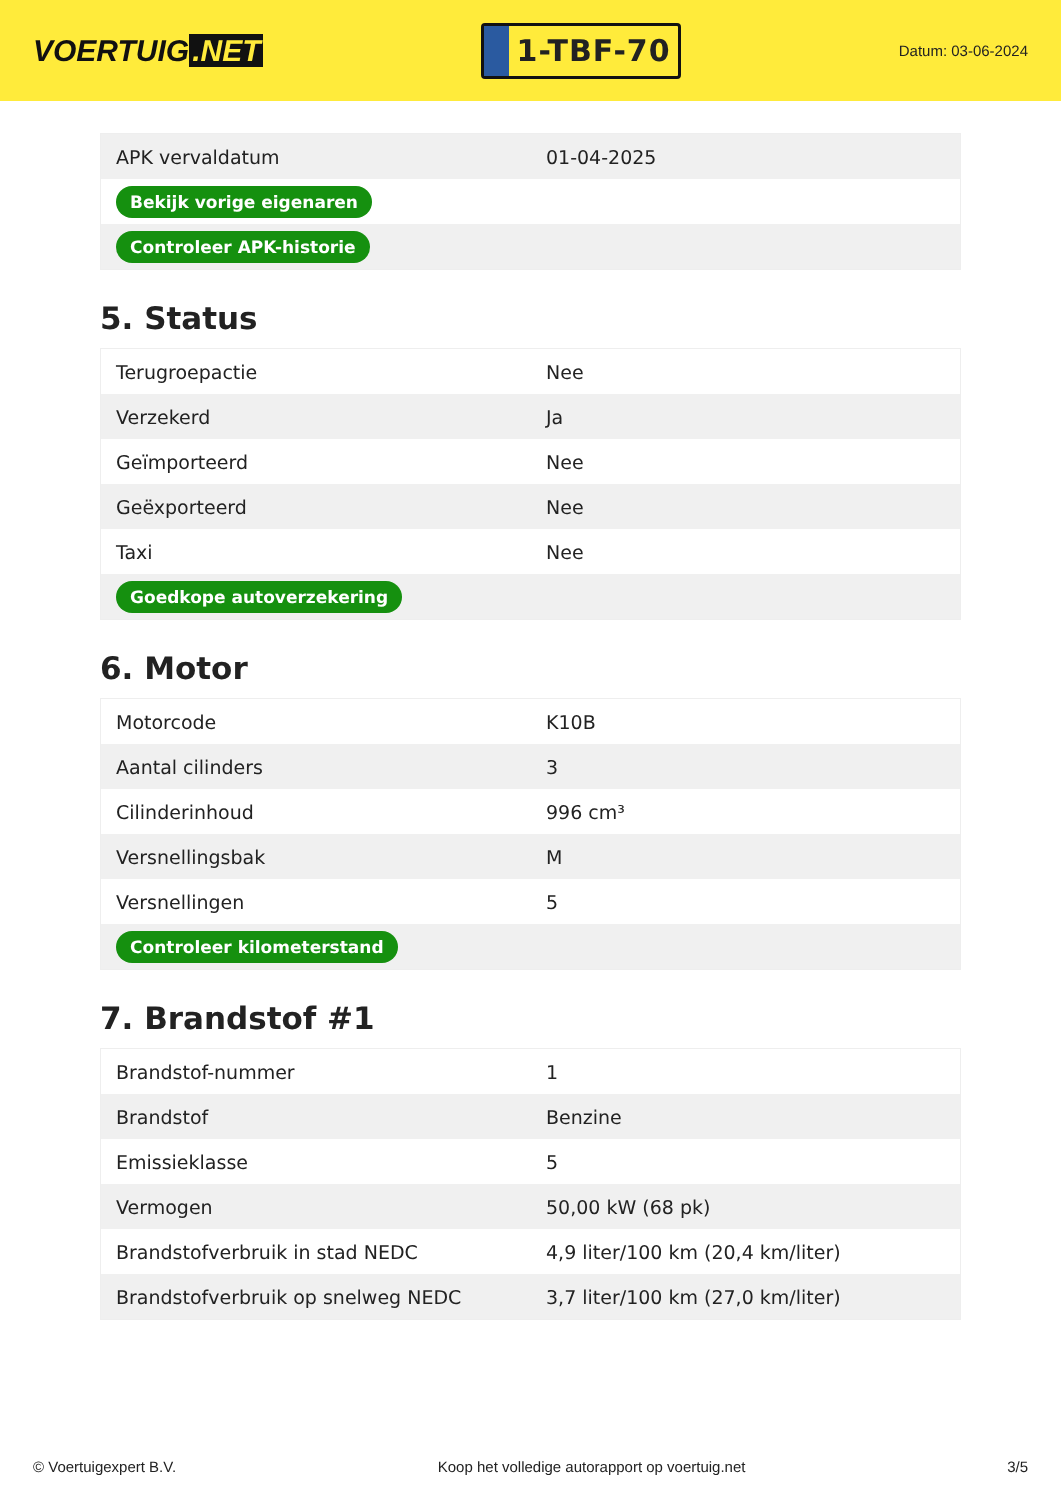VOERTUIG.NET
1-TBF-70
Datum: 03-06-2024
| APK vervaldatum | 01-04-2025 |
| Bekijk vorige eigenaren | |
| Controleer APK-historie | |
5. Status
| Terugroepactie | Nee |
| Verzekerd | Ja |
| Geïmporteerd | Nee |
| Geëxporteerd | Nee |
| Taxi | Nee |
| Goedkope autoverzekering | |
6. Motor
| Motorcode | K10B |
| Aantal cilinders | 3 |
| Cilinderinhoud | 996 cm³ |
| Versnellingsbak | M |
| Versnellingen | 5 |
| Controleer kilometerstand | |
7. Brandstof #1
| Brandstof-nummer | 1 |
| Brandstof | Benzine |
| Emissieklasse | 5 |
| Vermogen | 50,00 kW (68 pk) |
| Brandstofverbruik in stad NEDC | 4,9 liter/100 km (20,4 km/liter) |
| Brandstofverbruik op snelweg NEDC | 3,7 liter/100 km (27,0 km/liter) |
© Voertuigexpert B.V. Koop het volledige autorapport op voertuig.net 3/5